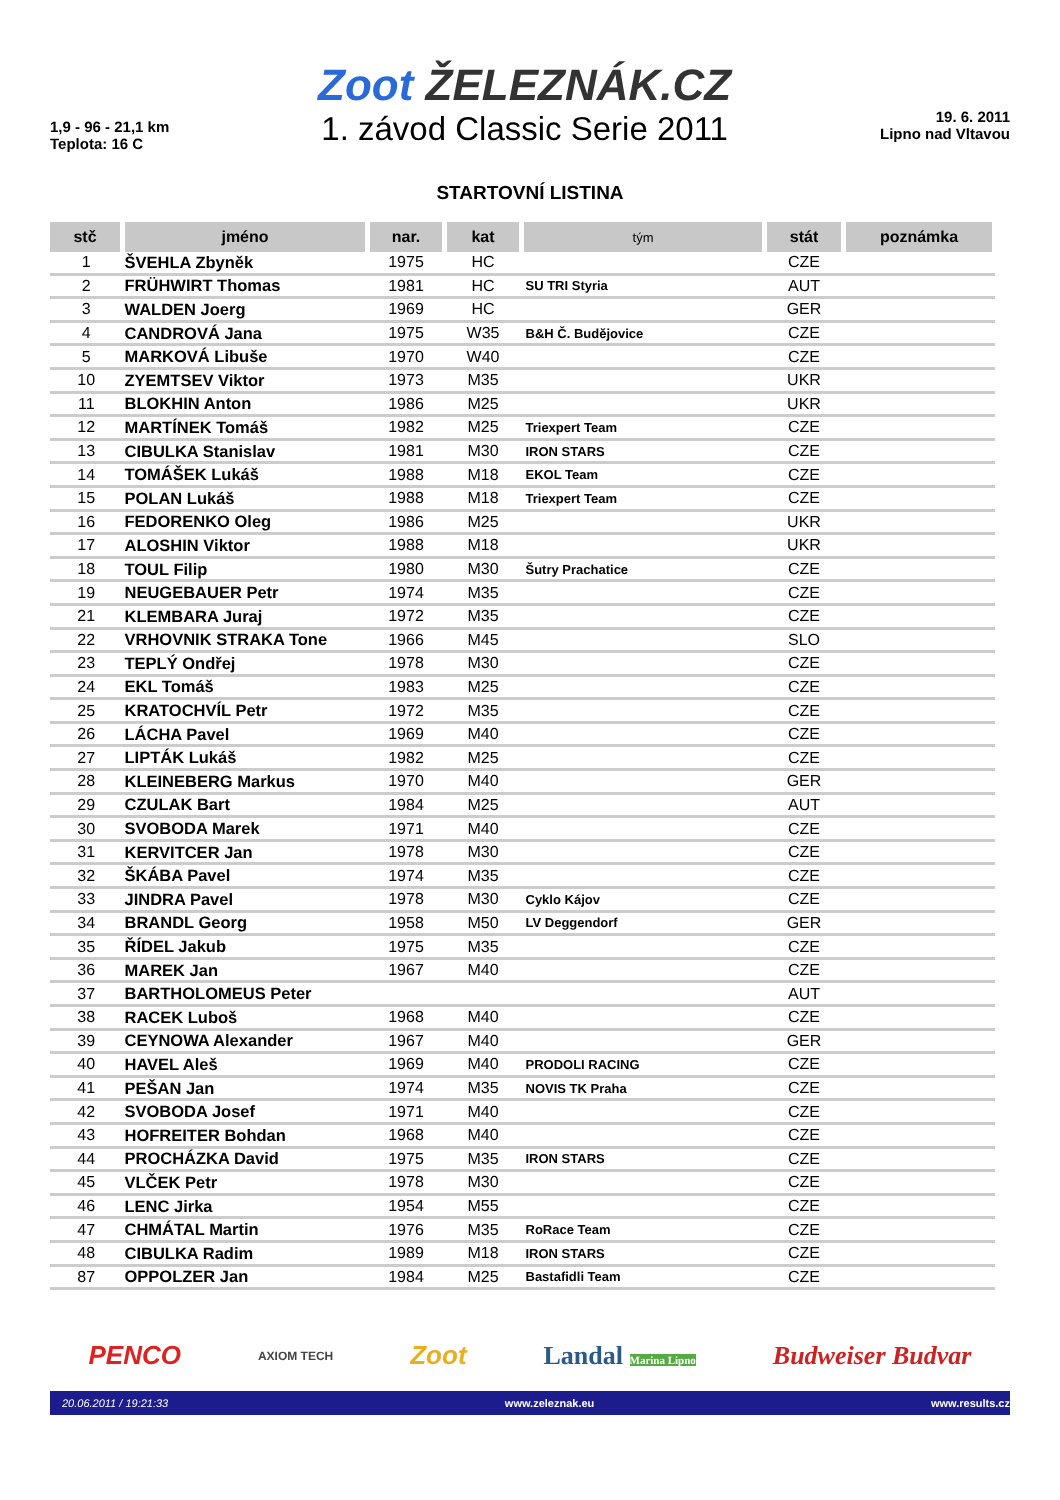1,9 - 96 - 21,1 km
Teplota: 16 C
Zoot ŽELEZNÁK.CZ
1. závod Classic Serie 2011
19. 6. 2011
Lipno nad Vltavou
STARTOVNÍ LISTINA
| stč | jméno | nar. | kat | tým | stát | poznámka |
| --- | --- | --- | --- | --- | --- | --- |
| 1 | ŠVEHLA Zbyněk | 1975 | HC | | CZE | |
| 2 | FRÜHWIRT Thomas | 1981 | HC | SU TRI Styria | AUT | |
| 3 | WALDEN Joerg | 1969 | HC | | GER | |
| 4 | CANDROVÁ Jana | 1975 | W35 | B&H Č. Budějovice | CZE | |
| 5 | MARKOVÁ Libuše | 1970 | W40 | | CZE | |
| 10 | ZYEMTSEV Viktor | 1973 | M35 | | UKR | |
| 11 | BLOKHIN Anton | 1986 | M25 | | UKR | |
| 12 | MARTÍNEK Tomáš | 1982 | M25 | Triexpert Team | CZE | |
| 13 | CIBULKA Stanislav | 1981 | M30 | IRON STARS | CZE | |
| 14 | TOMÁŠEK Lukáš | 1988 | M18 | EKOL Team | CZE | |
| 15 | POLAN Lukáš | 1988 | M18 | Triexpert Team | CZE | |
| 16 | FEDORENKO Oleg | 1986 | M25 | | UKR | |
| 17 | ALOSHIN Viktor | 1988 | M18 | | UKR | |
| 18 | TOUL Filip | 1980 | M30 | Šutry Prachatice | CZE | |
| 19 | NEUGEBAUER Petr | 1974 | M35 | | CZE | |
| 21 | KLEMBARA Juraj | 1972 | M35 | | CZE | |
| 22 | VRHOVNIK STRAKA Tone | 1966 | M45 | | SLO | |
| 23 | TEPLÝ Ondřej | 1978 | M30 | | CZE | |
| 24 | EKL Tomáš | 1983 | M25 | | CZE | |
| 25 | KRATOCHVÍL Petr | 1972 | M35 | | CZE | |
| 26 | LÁCHA Pavel | 1969 | M40 | | CZE | |
| 27 | LIPTÁK Lukáš | 1982 | M25 | | CZE | |
| 28 | KLEINEBERG Markus | 1970 | M40 | | GER | |
| 29 | CZULAK Bart | 1984 | M25 | | AUT | |
| 30 | SVOBODA Marek | 1971 | M40 | | CZE | |
| 31 | KERVITCER Jan | 1978 | M30 | | CZE | |
| 32 | ŠKÁBA Pavel | 1974 | M35 | | CZE | |
| 33 | JINDRA Pavel | 1978 | M30 | Cyklo Kájov | CZE | |
| 34 | BRANDL Georg | 1958 | M50 | LV Deggendorf | GER | |
| 35 | ŘÍDEL Jakub | 1975 | M35 | | CZE | |
| 36 | MAREK Jan | 1967 | M40 | | CZE | |
| 37 | BARTHOLOMEUS Peter | | | | AUT | |
| 38 | RACEK Luboš | 1968 | M40 | | CZE | |
| 39 | CEYNOWA Alexander | 1967 | M40 | | GER | |
| 40 | HAVEL Aleš | 1969 | M40 | PRODOLI RACING | CZE | |
| 41 | PEŠAN Jan | 1974 | M35 | NOVIS TK Praha | CZE | |
| 42 | SVOBODA Josef | 1971 | M40 | | CZE | |
| 43 | HOFREITER Bohdan | 1968 | M40 | | CZE | |
| 44 | PROCHÁZKA David | 1975 | M35 | IRON STARS | CZE | |
| 45 | VLČEK Petr | 1978 | M30 | | CZE | |
| 46 | LENC Jirka | 1954 | M55 | | CZE | |
| 47 | CHMÁTAL Martin | 1976 | M35 | RoRace Team | CZE | |
| 48 | CIBULKA Radim | 1989 | M18 | IRON STARS | CZE | |
| 87 | OPPOLZER Jan | 1984 | M25 | Bastafidli Team | CZE | |
PENCO AXIOM TECH Zoot Landal Marina Lipno Budweiser Budvar
20.06.2011 / 19:21:33 www.zeleznak.eu www.results.cz